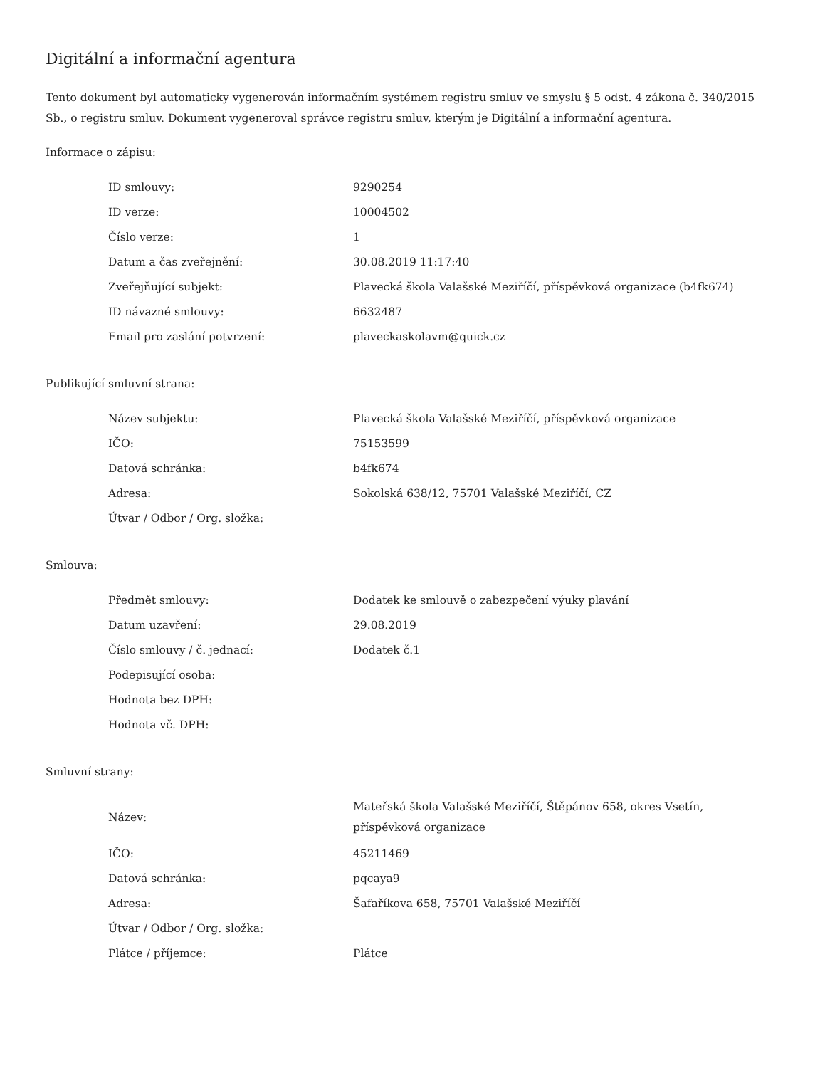Digitální a informační agentura
Tento dokument byl automaticky vygenerován informačním systémem registru smluv ve smyslu § 5 odst. 4 zákona č. 340/2015 Sb., o registru smluv. Dokument vygeneroval správce registru smluv, kterým je Digitální a informační agentura.
Informace o zápisu:
| ID smlouvy: | 9290254 |
| ID verze: | 10004502 |
| Číslo verze: | 1 |
| Datum a čas zveřejnění: | 30.08.2019 11:17:40 |
| Zveřejňující subjekt: | Plavecká škola Valašské Meziříčí, příspěvková organizace (b4fk674) |
| ID návazné smlouvy: | 6632487 |
| Email pro zaslání potvrzení: | plaveckaskolavm@quick.cz |
Publikující smluvní strana:
| Název subjektu: | Plavecká škola Valašské Meziříčí, příspěvková organizace |
| IČO: | 75153599 |
| Datová schránka: | b4fk674 |
| Adresa: | Sokolská 638/12, 75701 Valašské Meziříčí, CZ |
| Útvar / Odbor / Org. složka: | |
Smlouva:
| Předmět smlouvy: | Dodatek ke smlouvě o zabezpečení výuky plavání |
| Datum uzavření: | 29.08.2019 |
| Číslo smlouvy / č. jednací: | Dodatek č.1 |
| Podepisující osoba: | |
| Hodnota bez DPH: | |
| Hodnota vč. DPH: | |
Smluvní strany:
| Název: | Mateřská škola Valašské Meziříčí, Štěpánov 658, okres Vsetín, příspěvková organizace |
| IČO: | 45211469 |
| Datová schránka: | pqcaya9 |
| Adresa: | Šafaříkova 658, 75701 Valašské Meziříčí |
| Útvar / Odbor / Org. složka: | |
| Plátce / příjemce: | Plátce |